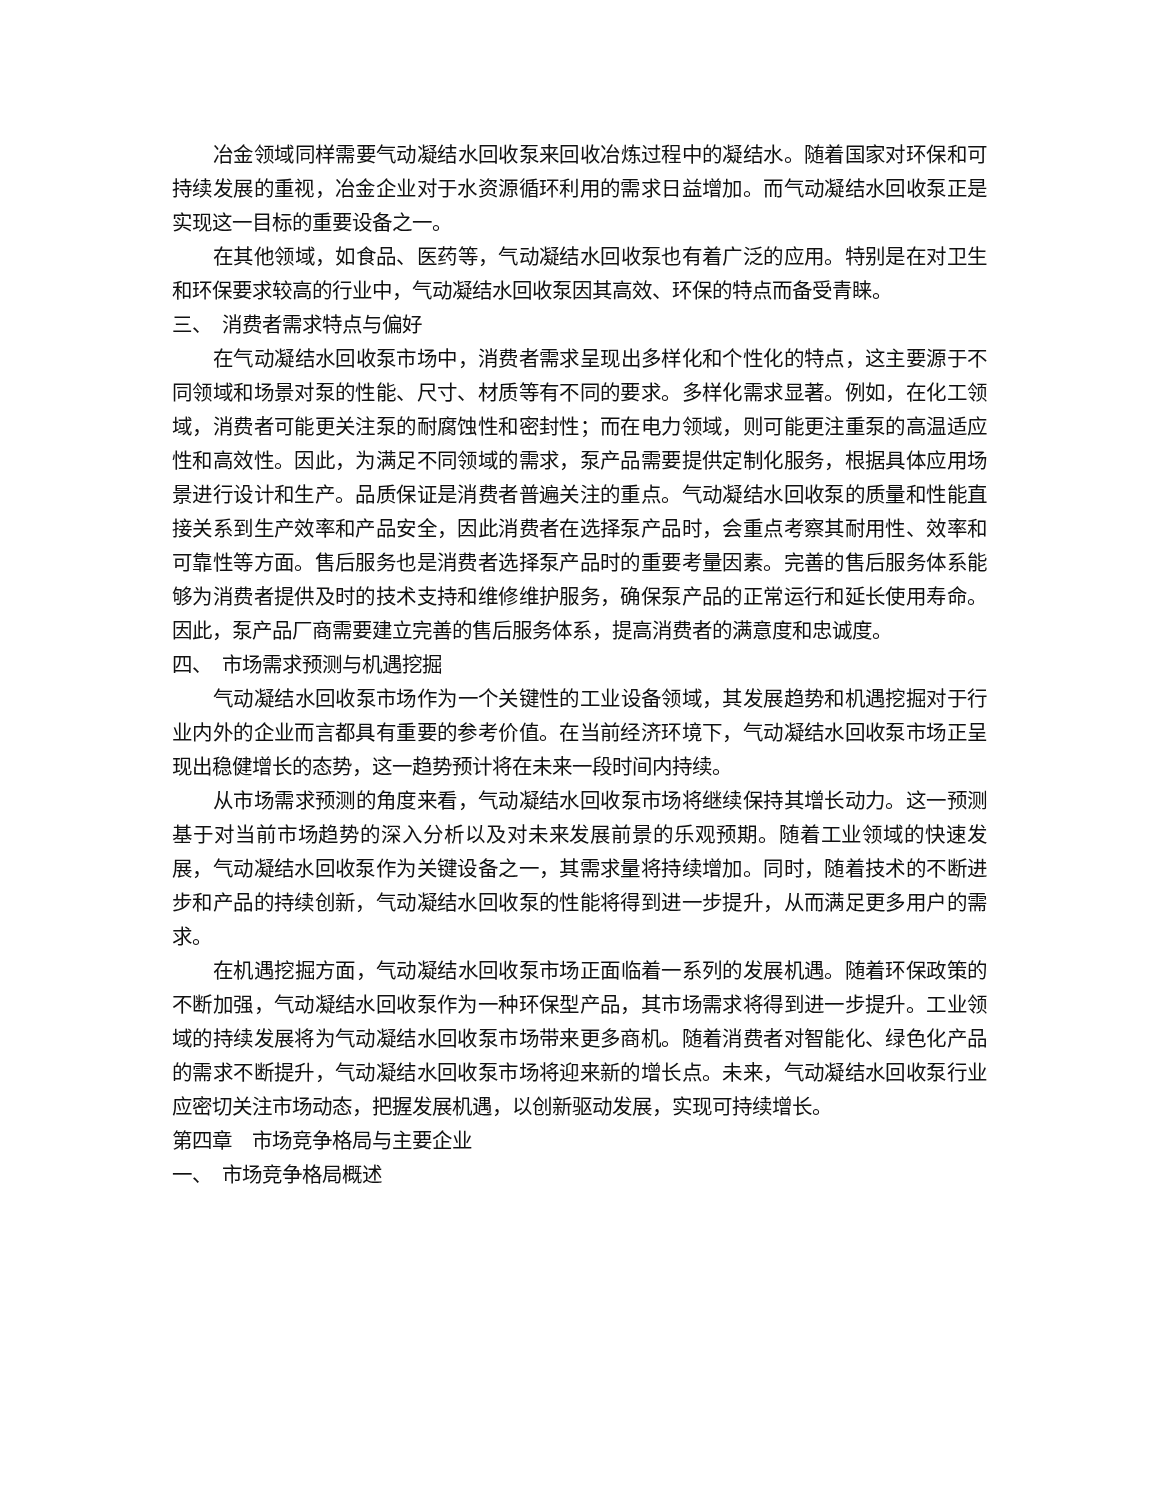冶金领域同样需要气动凝结水回收泵来回收冶炼过程中的凝结水。随着国家对环保和可持续发展的重视，冶金企业对于水资源循环利用的需求日益增加。而气动凝结水回收泵正是实现这一目标的重要设备之一。
在其他领域，如食品、医药等，气动凝结水回收泵也有着广泛的应用。特别是在对卫生和环保要求较高的行业中，气动凝结水回收泵因其高效、环保的特点而备受青睐。
三、　消费者需求特点与偏好
在气动凝结水回收泵市场中，消费者需求呈现出多样化和个性化的特点，这主要源于不同领域和场景对泵的性能、尺寸、材质等有不同的要求。多样化需求显著。例如，在化工领域，消费者可能更关注泵的耐腐蚀性和密封性；而在电力领域，则可能更注重泵的高温适应性和高效性。因此，为满足不同领域的需求，泵产品需要提供定制化服务，根据具体应用场景进行设计和生产。品质保证是消费者普遍关注的重点。气动凝结水回收泵的质量和性能直接关系到生产效率和产品安全，因此消费者在选择泵产品时，会重点考察其耐用性、效率和可靠性等方面。售后服务也是消费者选择泵产品时的重要考量因素。完善的售后服务体系能够为消费者提供及时的技术支持和维修维护服务，确保泵产品的正常运行和延长使用寿命。因此，泵产品厂商需要建立完善的售后服务体系，提高消费者的满意度和忠诚度。
四、　市场需求预测与机遇挖掘
气动凝结水回收泵市场作为一个关键性的工业设备领域，其发展趋势和机遇挖掘对于行业内外的企业而言都具有重要的参考价值。在当前经济环境下，气动凝结水回收泵市场正呈现出稳健增长的态势，这一趋势预计将在未来一段时间内持续。
从市场需求预测的角度来看，气动凝结水回收泵市场将继续保持其增长动力。这一预测基于对当前市场趋势的深入分析以及对未来发展前景的乐观预期。随着工业领域的快速发展，气动凝结水回收泵作为关键设备之一，其需求量将持续增加。同时，随着技术的不断进步和产品的持续创新，气动凝结水回收泵的性能将得到进一步提升，从而满足更多用户的需求。
在机遇挖掘方面，气动凝结水回收泵市场正面临着一系列的发展机遇。随着环保政策的不断加强，气动凝结水回收泵作为一种环保型产品，其市场需求将得到进一步提升。工业领域的持续发展将为气动凝结水回收泵市场带来更多商机。随着消费者对智能化、绿色化产品的需求不断提升，气动凝结水回收泵市场将迎来新的增长点。未来，气动凝结水回收泵行业应密切关注市场动态，把握发展机遇，以创新驱动发展，实现可持续增长。
第四章　市场竞争格局与主要企业
一、　市场竞争格局概述